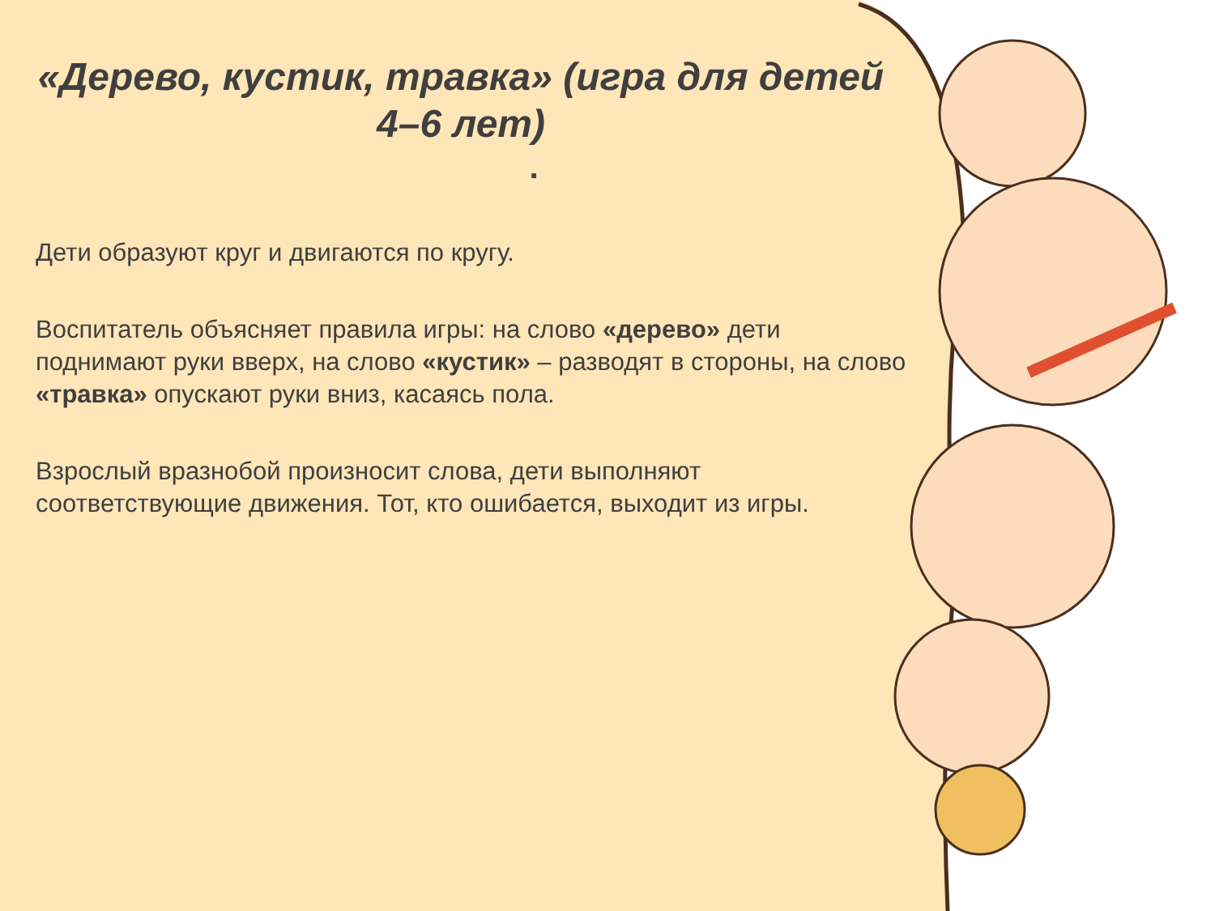«Дерево, кустик, травка» (игра для детей 4–6 лет)
.
Дети образуют круг и двигаются по кругу.
Воспитатель объясняет правила игры: на слово «дерево» дети поднимают руки вверх, на слово «кустик» – разводят в стороны, на слово «травка» опускают руки вниз, касаясь пола.
Взрослый вразнобой произносит слова, дети выполняют соответствующие движения. Тот, кто ошибается, выходит из игры.